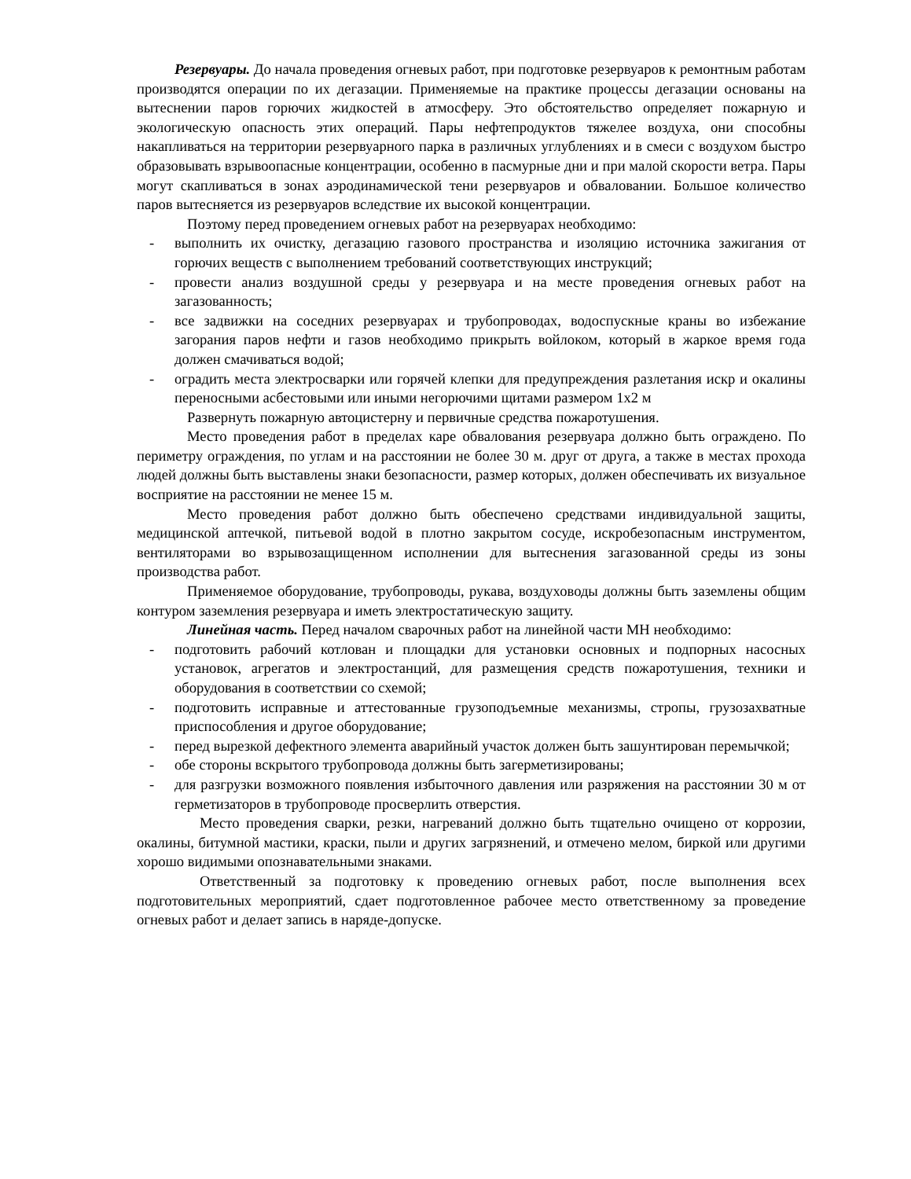Резервуары. До начала проведения огневых работ, при подготовке резервуаров к ремонтным работам производятся операции по их дегазации. Применяемые на практике процессы дегазации основаны на вытеснении паров горючих жидкостей в атмосферу. Это обстоятельство определяет пожарную и экологическую опасность этих операций. Пары нефтепродуктов тяжелее воздуха, они способны накапливаться на территории резервуарного парка в различных углублениях и в смеси с воздухом быстро образовывать взрывоопасные концентрации, особенно в пасмурные дни и при малой скорости ветра. Пары могут скапливаться в зонах аэродинамической тени резервуаров и обваловании. Большое количество паров вытесняется из резервуаров вследствие их высокой концентрации.
Поэтому перед проведением огневых работ на резервуарах необходимо:
- выполнить их очистку, дегазацию газового пространства и изоляцию источника зажигания от горючих веществ с выполнением требований соответствующих инструкций;
- провести анализ воздушной среды у резервуара и на месте проведения огневых работ на загазованность;
- все задвижки на соседних резервуарах и трубопроводах, водоспускные краны во избежание загорания паров нефти и газов необходимо прикрыть войлоком, который в жаркое время года должен смачиваться водой;
- оградить места электросварки или горячей клепки для предупреждения разлетания искр и окалины переносными асбестовыми или иными негорючими щитами размером 1х2 м
Развернуть пожарную автоцистерну и первичные средства пожаротушения.
Место проведения работ в пределах каре обвалования резервуара должно быть ограждено. По периметру ограждения, по углам и на расстоянии не более 30 м. друг от друга, а также в местах прохода людей должны быть выставлены знаки безопасности, размер которых, должен обеспечивать их визуальное восприятие на расстоянии не менее 15 м.
Место проведения работ должно быть обеспечено средствами индивидуальной защиты, медицинской аптечкой, питьевой водой в плотно закрытом сосуде, искробезопасным инструментом, вентиляторами во взрывозащищенном исполнении для вытеснения загазованной среды из зоны производства работ.
Применяемое оборудование, трубопроводы, рукава, воздуховоды должны быть заземлены общим контуром заземления резервуара и иметь электростатическую защиту.
Линейная часть. Перед началом сварочных работ на линейной части МН необходимо:
- подготовить рабочий котлован и площадки для установки основных и подпорных насосных установок, агрегатов и электростанций, для размещения средств пожаротушения, техники и оборудования в соответствии со схемой;
- подготовить исправные и аттестованные грузоподъемные механизмы, стропы, грузозахватные приспособления и другое оборудование;
- перед вырезкой дефектного элемента аварийный участок должен быть зашунтирован перемычкой;
- обе стороны вскрытого трубопровода должны быть загерметизированы;
- для разгрузки возможного появления избыточного давления или разряжения на расстоянии 30 м от герметизаторов в трубопроводе просверлить отверстия.
Место проведения сварки, резки, нагреваний должно быть тщательно очищено от коррозии, окалины, битумной мастики, краски, пыли и других загрязнений, и отмечено мелом, биркой или другими хорошо видимыми опознавательными знаками.
Ответственный за подготовку к проведению огневых работ, после выполнения всех подготовительных мероприятий, сдает подготовленное рабочее место ответственному за проведение огневых работ и делает запись в наряде-допуске.